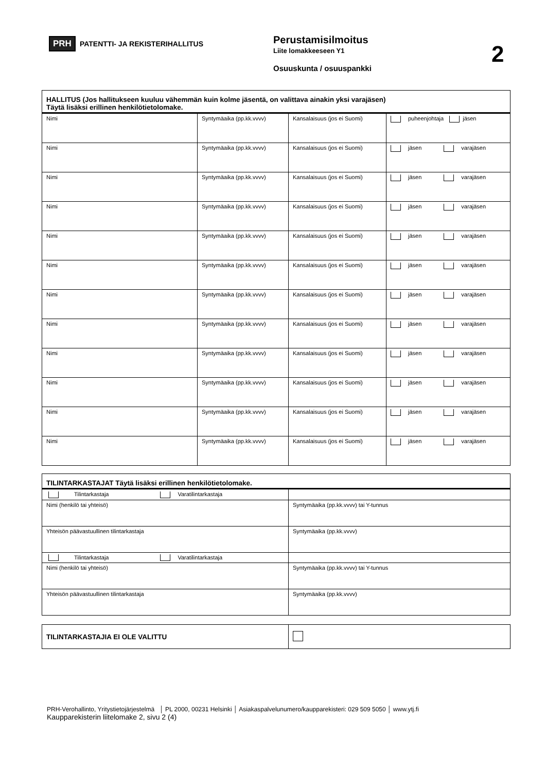PRH PATENTTI- JA REKISTERIHALLITUS
Perustamisilmoitus
Liite lomakkeeseen Y1
Osuuskunta / osuuspankki
2
| HALLITUS (Jos hallitukseen kuuluu vähemmän kuin kolme jäsentä, on valittava ainakin yksi varajäsen) Täytä lisäksi erillinen henkilötietolomake. | | | |
| Nimi | Syntymäaika (pp.kk.vvvv) | Kansalaisuus (jos ei Suomi) | puheenjohtaja jäsen |
| Nimi | Syntymäaika (pp.kk.vvvv) | Kansalaisuus (jos ei Suomi) | jäsen varajäsen |
| Nimi | Syntymäaika (pp.kk.vvvv) | Kansalaisuus (jos ei Suomi) | jäsen varajäsen |
| Nimi | Syntymäaika (pp.kk.vvvv) | Kansalaisuus (jos ei Suomi) | jäsen varajäsen |
| Nimi | Syntymäaika (pp.kk.vvvv) | Kansalaisuus (jos ei Suomi) | jäsen varajäsen |
| Nimi | Syntymäaika (pp.kk.vvvv) | Kansalaisuus (jos ei Suomi) | jäsen varajäsen |
| Nimi | Syntymäaika (pp.kk.vvvv) | Kansalaisuus (jos ei Suomi) | jäsen varajäsen |
| Nimi | Syntymäaika (pp.kk.vvvv) | Kansalaisuus (jos ei Suomi) | jäsen varajäsen |
| Nimi | Syntymäaika (pp.kk.vvvv) | Kansalaisuus (jos ei Suomi) | jäsen varajäsen |
| Nimi | Syntymäaika (pp.kk.vvvv) | Kansalaisuus (jos ei Suomi) | jäsen varajäsen |
| Nimi | Syntymäaika (pp.kk.vvvv) | Kansalaisuus (jos ei Suomi) | jäsen varajäsen |
| Nimi | Syntymäaika (pp.kk.vvvv) | Kansalaisuus (jos ei Suomi) | jäsen varajäsen |
| TILINTARKASTAJAT Täytä lisäksi erillinen henkilötietolomake. | |
| Tilintarkastaja Varatilintarkastaja | |
| Nimi (henkilö tai yhteisö) | Syntymäaika (pp.kk.vvvv) tai Y-tunnus |
| Yhteisön päävastuullinen tilintarkastaja | Syntymäaika (pp.kk.vvvv) |
| Tilintarkastaja Varatilintarkastaja | |
| Nimi (henkilö tai yhteisö) | Syntymäaika (pp.kk.vvvv) tai Y-tunnus |
| Yhteisön päävastuullinen tilintarkastaja | Syntymäaika (pp.kk.vvvv) |
| TILINTARKASTAJIA EI OLE VALITTU | |
PRH-Verohallinto, Yritystietojärjestelmä │ PL 2000, 00231 Helsinki │ Asiakaspalvelunumero/kaupparekisteri: 029 509 5050 │ www.ytj.fi
Kaupparekisterin liitelomake 2, sivu 2 (4)